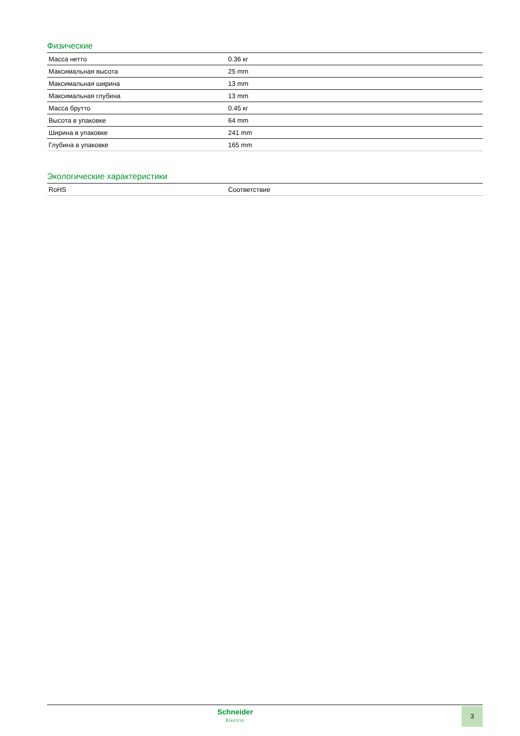Физические
| Масса нетто | 0.36 кг |
| Максимальная высота | 25 mm |
| Максимальная ширина | 13 mm |
| Максимальная глубина | 13 mm |
| Масса брутто | 0.45 кг |
| Высота в упаковке | 64 mm |
| Ширина в упаковке | 241 mm |
| Глубина в упаковке | 165 mm |
Экологические характеристики
| RoHS | Соответствие |
Schneider
Electric
3